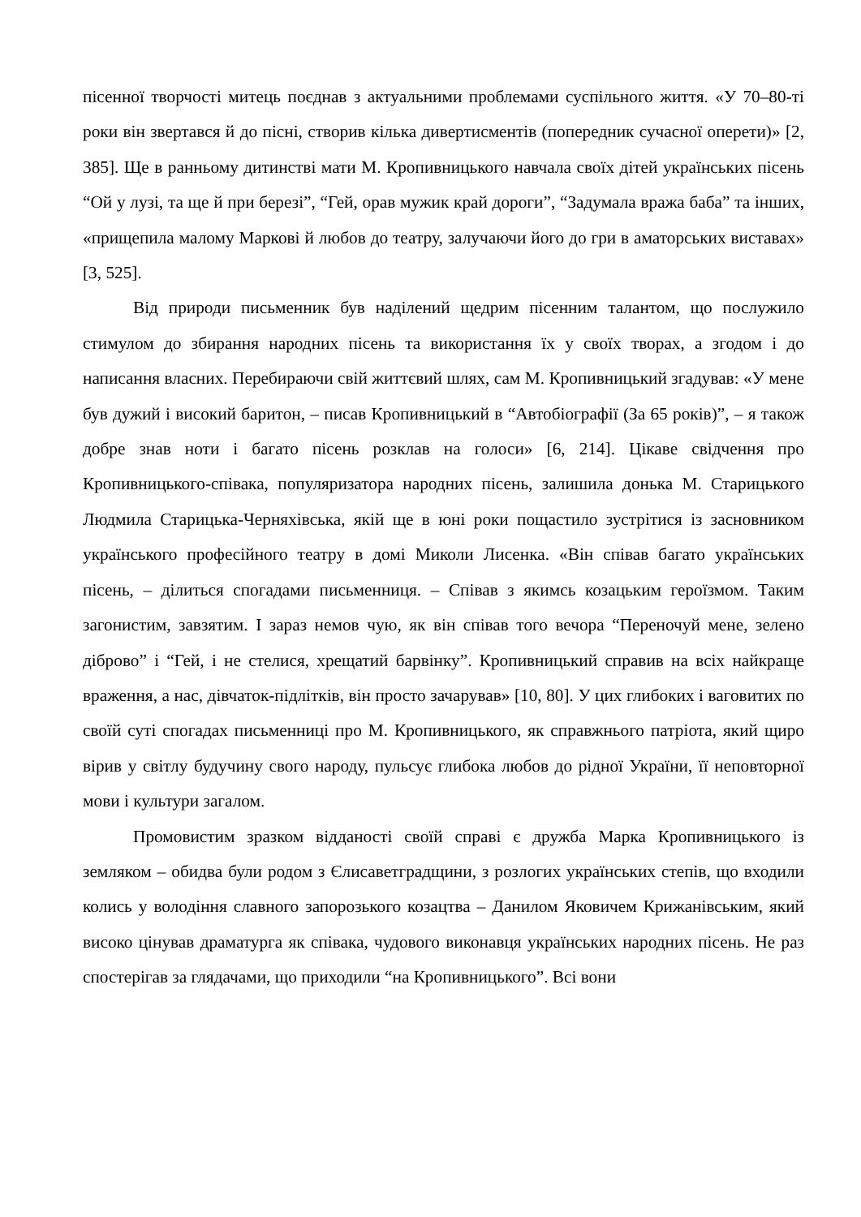пісенної творчості митець поєднав з актуальними проблемами суспільного життя. «У 70–80-ті роки він звертався й до пісні, створив кілька дивертисментів (попередник сучасної оперети)» [2, 385]. Ще в ранньому дитинстві мати М. Кропивницького навчала своїх дітей українських пісень “Ой у лузі, та ще й при березі”, “Гей, орав мужик край дороги”, “Задумала вража баба” та інших, «прищепила малому Маркові й любов до театру, залучаючи його до гри в аматорських виставах» [3, 525].
Від природи письменник був наділений щедрим пісенним талантом, що послужило стимулом до збирання народних пісень та використання їх у своїх творах, а згодом і до написання власних. Перебираючи свій життєвий шлях, сам М. Кропивницький згадував: «У мене був дужий і високий баритон, – писав Кропивницький в “Автобіографії (За 65 років)”, – я також добре знав ноти і багато пісень розклав на голоси» [6, 214]. Цікаве свідчення про Кропивницького-співака, популяризатора народних пісень, залишила донька М. Старицького Людмила Старицька-Черняхівська, якій ще в юні роки пощастило зустрітися із засновником українського професійного театру в домі Миколи Лисенка. «Він співав багато українських пісень, – ділиться спогадами письменниця. – Співав з якимсь козацьким героїзмом. Таким загонистим, завзятим. І зараз немов чую, як він співав того вечора “Переночуй мене, зелено діброво” і “Гей, і не стелися, хрещатий барвінку”. Кропивницький справив на всіх найкраще враження, а нас, дівчаток-підлітків, він просто зачарував» [10, 80]. У цих глибоких і ваговитих по своїй суті спогадах письменниці про М. Кропивницького, як справжнього патріота, який щиро вірив у світлу будучину свого народу, пульсує глибока любов до рідної України, її неповторної мови і культури загалом.
Промовистим зразком відданості своїй справі є дружба Марка Кропивницького із земляком – обидва були родом з Єлисаветградщини, з розлогих українських степів, що входили колись у володіння славного запорозького козацтва – Данилом Яковичем Крижанівським, який високо цінував драматурга як співака, чудового виконавця українських народних пісень. Не раз спостерігав за глядачами, що приходили “на Кропивницького”. Всі вони